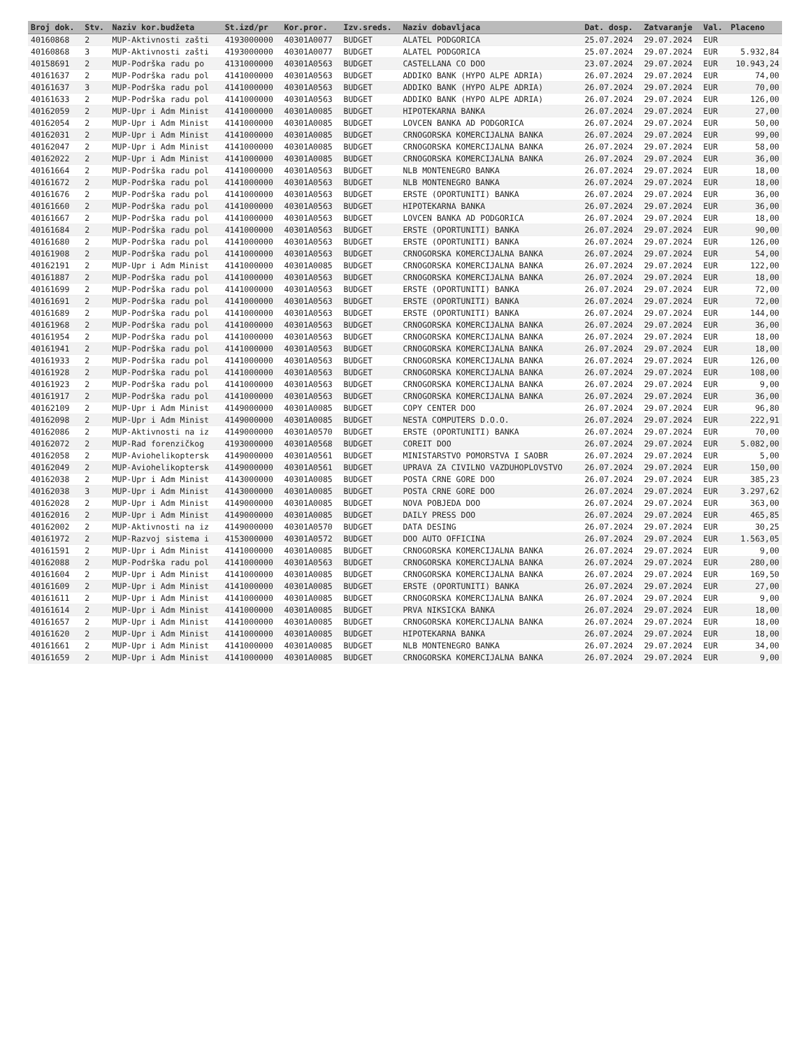| Broj dok. | Stv. | Naziv kor.budžeta | St.izd/pr | Kor.pror. | Izv.sreds. | Naziv dobavljaca | Dat. dosp. | Zatvaranje | Val. | Placeno |
| --- | --- | --- | --- | --- | --- | --- | --- | --- | --- | --- |
| 40160868 | 2 | MUP-Aktivnosti zašti | 4193000000 | 40301A0077 | BUDGET | ALATEL PODGORICA | 25.07.2024 | 29.07.2024 | EUR | |
| 40160868 | 3 | MUP-Aktivnosti zašti | 4193000000 | 40301A0077 | BUDGET | ALATEL PODGORICA | 25.07.2024 | 29.07.2024 | EUR | 5.932,84 |
| 40158691 | 2 | MUP-Podrška radu po | 4131000000 | 40301A0563 | BUDGET | CASTELLANA CO DOO | 23.07.2024 | 29.07.2024 | EUR | 10.943,24 |
| 40161637 | 2 | MUP-Podrška radu pol | 4141000000 | 40301A0563 | BUDGET | ADDIKO BANK (HYPO ALPE ADRIA) | 26.07.2024 | 29.07.2024 | EUR | 74,00 |
| 40161637 | 3 | MUP-Podrška radu pol | 4141000000 | 40301A0563 | BUDGET | ADDIKO BANK (HYPO ALPE ADRIA) | 26.07.2024 | 29.07.2024 | EUR | 70,00 |
| 40161633 | 2 | MUP-Podrška radu pol | 4141000000 | 40301A0563 | BUDGET | ADDIKO BANK (HYPO ALPE ADRIA) | 26.07.2024 | 29.07.2024 | EUR | 126,00 |
| 40162059 | 2 | MUP-Upr i Adm Minist | 4141000000 | 40301A0085 | BUDGET | HIPOTEKARNA BANKA | 26.07.2024 | 29.07.2024 | EUR | 27,00 |
| 40162054 | 2 | MUP-Upr i Adm Minist | 4141000000 | 40301A0085 | BUDGET | LOVCEN BANKA AD PODGORICA | 26.07.2024 | 29.07.2024 | EUR | 50,00 |
| 40162031 | 2 | MUP-Upr i Adm Minist | 4141000000 | 40301A0085 | BUDGET | CRNOGORSKA KOMERCIJALNA BANKA | 26.07.2024 | 29.07.2024 | EUR | 99,00 |
| 40162047 | 2 | MUP-Upr i Adm Minist | 4141000000 | 40301A0085 | BUDGET | CRNOGORSKA KOMERCIJALNA BANKA | 26.07.2024 | 29.07.2024 | EUR | 58,00 |
| 40162022 | 2 | MUP-Upr i Adm Minist | 4141000000 | 40301A0085 | BUDGET | CRNOGORSKA KOMERCIJALNA BANKA | 26.07.2024 | 29.07.2024 | EUR | 36,00 |
| 40161664 | 2 | MUP-Podrška radu pol | 4141000000 | 40301A0563 | BUDGET | NLB MONTENEGRO BANKA | 26.07.2024 | 29.07.2024 | EUR | 18,00 |
| 40161672 | 2 | MUP-Podrška radu pol | 4141000000 | 40301A0563 | BUDGET | NLB MONTENEGRO BANKA | 26.07.2024 | 29.07.2024 | EUR | 18,00 |
| 40161676 | 2 | MUP-Podrška radu pol | 4141000000 | 40301A0563 | BUDGET | ERSTE (OPORTUNITI) BANKA | 26.07.2024 | 29.07.2024 | EUR | 36,00 |
| 40161660 | 2 | MUP-Podrška radu pol | 4141000000 | 40301A0563 | BUDGET | HIPOTEKARNA BANKA | 26.07.2024 | 29.07.2024 | EUR | 36,00 |
| 40161667 | 2 | MUP-Podrška radu pol | 4141000000 | 40301A0563 | BUDGET | LOVCEN BANKA AD PODGORICA | 26.07.2024 | 29.07.2024 | EUR | 18,00 |
| 40161684 | 2 | MUP-Podrška radu pol | 4141000000 | 40301A0563 | BUDGET | ERSTE (OPORTUNITI) BANKA | 26.07.2024 | 29.07.2024 | EUR | 90,00 |
| 40161680 | 2 | MUP-Podrška radu pol | 4141000000 | 40301A0563 | BUDGET | ERSTE (OPORTUNITI) BANKA | 26.07.2024 | 29.07.2024 | EUR | 126,00 |
| 40161908 | 2 | MUP-Podrška radu pol | 4141000000 | 40301A0563 | BUDGET | CRNOGORSKA KOMERCIJALNA BANKA | 26.07.2024 | 29.07.2024 | EUR | 54,00 |
| 40162191 | 2 | MUP-Upr i Adm Minist | 4141000000 | 40301A0085 | BUDGET | CRNOGORSKA KOMERCIJALNA BANKA | 26.07.2024 | 29.07.2024 | EUR | 122,00 |
| 40161887 | 2 | MUP-Podrška radu pol | 4141000000 | 40301A0563 | BUDGET | CRNOGORSKA KOMERCIJALNA BANKA | 26.07.2024 | 29.07.2024 | EUR | 18,00 |
| 40161699 | 2 | MUP-Podrška radu pol | 4141000000 | 40301A0563 | BUDGET | ERSTE (OPORTUNITI) BANKA | 26.07.2024 | 29.07.2024 | EUR | 72,00 |
| 40161691 | 2 | MUP-Podrška radu pol | 4141000000 | 40301A0563 | BUDGET | ERSTE (OPORTUNITI) BANKA | 26.07.2024 | 29.07.2024 | EUR | 72,00 |
| 40161689 | 2 | MUP-Podrška radu pol | 4141000000 | 40301A0563 | BUDGET | ERSTE (OPORTUNITI) BANKA | 26.07.2024 | 29.07.2024 | EUR | 144,00 |
| 40161968 | 2 | MUP-Podrška radu pol | 4141000000 | 40301A0563 | BUDGET | CRNOGORSKA KOMERCIJALNA BANKA | 26.07.2024 | 29.07.2024 | EUR | 36,00 |
| 40161954 | 2 | MUP-Podrška radu pol | 4141000000 | 40301A0563 | BUDGET | CRNOGORSKA KOMERCIJALNA BANKA | 26.07.2024 | 29.07.2024 | EUR | 18,00 |
| 40161941 | 2 | MUP-Podrška radu pol | 4141000000 | 40301A0563 | BUDGET | CRNOGORSKA KOMERCIJALNA BANKA | 26.07.2024 | 29.07.2024 | EUR | 18,00 |
| 40161933 | 2 | MUP-Podrška radu pol | 4141000000 | 40301A0563 | BUDGET | CRNOGORSKA KOMERCIJALNA BANKA | 26.07.2024 | 29.07.2024 | EUR | 126,00 |
| 40161928 | 2 | MUP-Podrška radu pol | 4141000000 | 40301A0563 | BUDGET | CRNOGORSKA KOMERCIJALNA BANKA | 26.07.2024 | 29.07.2024 | EUR | 108,00 |
| 40161923 | 2 | MUP-Podrška radu pol | 4141000000 | 40301A0563 | BUDGET | CRNOGORSKA KOMERCIJALNA BANKA | 26.07.2024 | 29.07.2024 | EUR | 9,00 |
| 40161917 | 2 | MUP-Podrška radu pol | 4141000000 | 40301A0563 | BUDGET | CRNOGORSKA KOMERCIJALNA BANKA | 26.07.2024 | 29.07.2024 | EUR | 36,00 |
| 40162109 | 2 | MUP-Upr i Adm Minist | 4149000000 | 40301A0085 | BUDGET | COPY CENTER DOO | 26.07.2024 | 29.07.2024 | EUR | 96,80 |
| 40162098 | 2 | MUP-Upr i Adm Minist | 4149000000 | 40301A0085 | BUDGET | NESTA COMPUTERS D.O.O. | 26.07.2024 | 29.07.2024 | EUR | 222,91 |
| 40162086 | 2 | MUP-Aktivnosti na iz | 4149000000 | 40301A0570 | BUDGET | ERSTE (OPORTUNITI) BANKA | 26.07.2024 | 29.07.2024 | EUR | 70,00 |
| 40162072 | 2 | MUP-Rad forenzičkog | 4193000000 | 40301A0568 | BUDGET | COREIT DOO | 26.07.2024 | 29.07.2024 | EUR | 5.082,00 |
| 40162058 | 2 | MUP-Aviohelikoptersk | 4149000000 | 40301A0561 | BUDGET | MINISTARSTVO POMORSTVA I SAOBR | 26.07.2024 | 29.07.2024 | EUR | 5,00 |
| 40162049 | 2 | MUP-Aviohelikoptersk | 4149000000 | 40301A0561 | BUDGET | UPRAVA ZA CIVILNO VAZDUHOPLOVSTVO | 26.07.2024 | 29.07.2024 | EUR | 150,00 |
| 40162038 | 2 | MUP-Upr i Adm Minist | 4143000000 | 40301A0085 | BUDGET | POSTA CRNE GORE DOO | 26.07.2024 | 29.07.2024 | EUR | 385,23 |
| 40162038 | 3 | MUP-Upr i Adm Minist | 4143000000 | 40301A0085 | BUDGET | POSTA CRNE GORE DOO | 26.07.2024 | 29.07.2024 | EUR | 3.297,62 |
| 40162028 | 2 | MUP-Upr i Adm Minist | 4149000000 | 40301A0085 | BUDGET | NOVA POBJEDA DOO | 26.07.2024 | 29.07.2024 | EUR | 363,00 |
| 40162016 | 2 | MUP-Upr i Adm Minist | 4149000000 | 40301A0085 | BUDGET | DAILY PRESS DOO | 26.07.2024 | 29.07.2024 | EUR | 465,85 |
| 40162002 | 2 | MUP-Aktivnosti na iz | 4149000000 | 40301A0570 | BUDGET | DATA DESING | 26.07.2024 | 29.07.2024 | EUR | 30,25 |
| 40161972 | 2 | MUP-Razvoj sistema i | 4153000000 | 40301A0572 | BUDGET | DOO AUTO OFFICINA | 26.07.2024 | 29.07.2024 | EUR | 1.563,05 |
| 40161591 | 2 | MUP-Upr i Adm Minist | 4141000000 | 40301A0085 | BUDGET | CRNOGORSKA KOMERCIJALNA BANKA | 26.07.2024 | 29.07.2024 | EUR | 9,00 |
| 40162088 | 2 | MUP-Podrška radu pol | 4141000000 | 40301A0563 | BUDGET | CRNOGORSKA KOMERCIJALNA BANKA | 26.07.2024 | 29.07.2024 | EUR | 280,00 |
| 40161604 | 2 | MUP-Upr i Adm Minist | 4141000000 | 40301A0085 | BUDGET | CRNOGORSKA KOMERCIJALNA BANKA | 26.07.2024 | 29.07.2024 | EUR | 169,50 |
| 40161609 | 2 | MUP-Upr i Adm Minist | 4141000000 | 40301A0085 | BUDGET | ERSTE (OPORTUNITI) BANKA | 26.07.2024 | 29.07.2024 | EUR | 27,00 |
| 40161611 | 2 | MUP-Upr i Adm Minist | 4141000000 | 40301A0085 | BUDGET | CRNOGORSKA KOMERCIJALNA BANKA | 26.07.2024 | 29.07.2024 | EUR | 9,00 |
| 40161614 | 2 | MUP-Upr i Adm Minist | 4141000000 | 40301A0085 | BUDGET | PRVA NIKSICKA BANKA | 26.07.2024 | 29.07.2024 | EUR | 18,00 |
| 40161657 | 2 | MUP-Upr i Adm Minist | 4141000000 | 40301A0085 | BUDGET | CRNOGORSKA KOMERCIJALNA BANKA | 26.07.2024 | 29.07.2024 | EUR | 18,00 |
| 40161620 | 2 | MUP-Upr i Adm Minist | 4141000000 | 40301A0085 | BUDGET | HIPOTEKARNA BANKA | 26.07.2024 | 29.07.2024 | EUR | 18,00 |
| 40161661 | 2 | MUP-Upr i Adm Minist | 4141000000 | 40301A0085 | BUDGET | NLB MONTENEGRO BANKA | 26.07.2024 | 29.07.2024 | EUR | 34,00 |
| 40161659 | 2 | MUP-Upr i Adm Minist | 4141000000 | 40301A0085 | BUDGET | CRNOGORSKA KOMERCIJALNA BANKA | 26.07.2024 | 29.07.2024 | EUR | 9,00 |